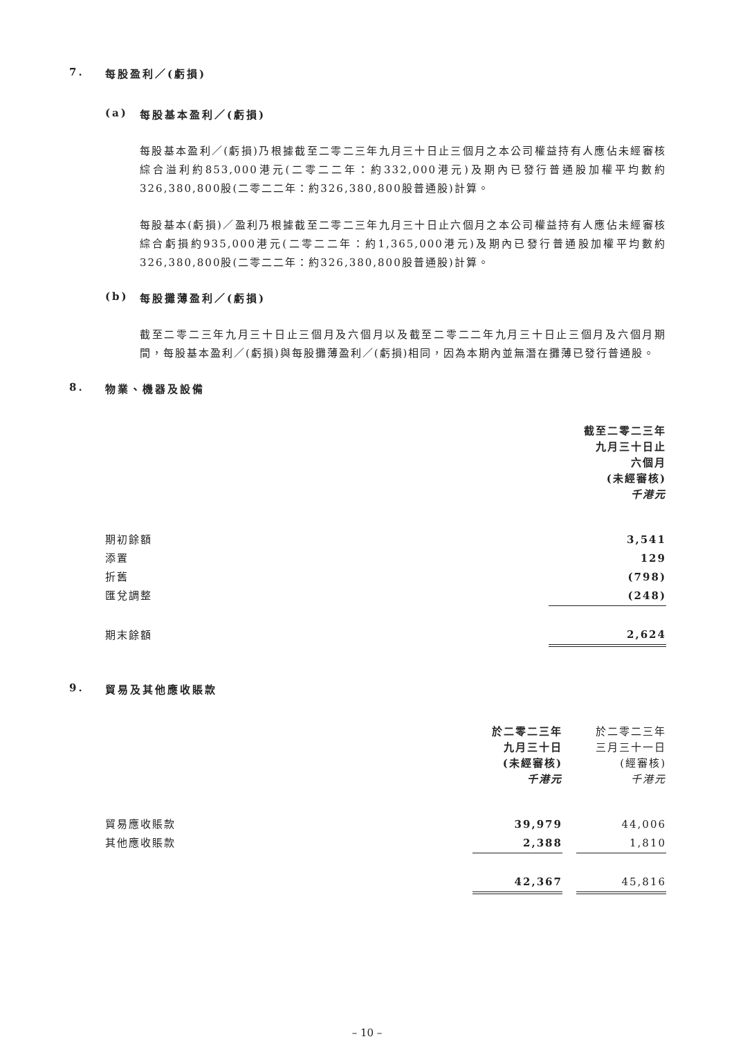7. 每股盈利／(虧損)
(a) 每股基本盈利／(虧損)
每股基本盈利／(虧損)乃根據截至二零二三年九月三十日止三個月之本公司權益持有人應佔未經審核綜合溢利約853,000港元(二零二二年：約332,000港元)及期內已發行普通股加權平均數約326,380,800股(二零二二年：約326,380,800股普通股)計算。
每股基本(虧損)／盈利乃根據截至二零二三年九月三十日止六個月之本公司權益持有人應佔未經審核綜合虧損約935,000港元(二零二二年：約1,365,000港元)及期內已發行普通股加權平均數約326,380,800股(二零二二年：約326,380,800股普通股)計算。
(b) 每股攤薄盈利／(虧損)
截至二零二三年九月三十日止三個月及六個月以及截至二零二二年九月三十日止三個月及六個月期間，每股基本盈利／(虧損)與每股攤薄盈利／(虧損)相同，因為本期內並無潛在攤薄已發行普通股。
8. 物業、機器及設備
| | 截至二零二三年 九月三十日止 六個月 (未經審核) 千港元 |
| 期初餘額 | 3,541 |
| 添置 | 129 |
| 折舊 | (798) |
| 匯兌調整 | (248) |
| 期末餘額 | 2,624 |
9. 貿易及其他應收賬款
| | 於二零二三年 九月三十日 (未經審核) 千港元 | | 於二零二三年 三月三十一日 (經審核) 千港元 |
| 貿易應收賬款 | 39,979 | | 44,006 |
| 其他應收賬款 | 2,388 | | 1,810 |
| | 42,367 | | 45,816 |
– 10 –